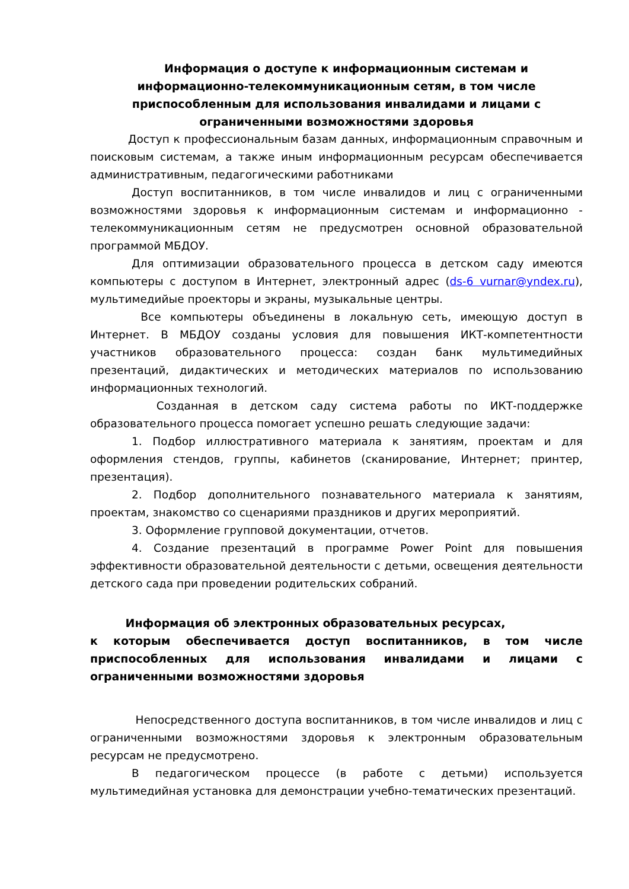Информация о доступе к информационным системам и информационно-телекоммуникационным сетям, в том числе приспособленным для использования инвалидами и лицами с ограниченными возможностями здоровья
Доступ к профессиональным базам данных, информационным справочным и поисковым системам, а также иным информационным ресурсам обеспечивается административным, педагогическими работниками
Доступ воспитанников, в том числе инвалидов и лиц с ограниченными возможностями здоровья к информационным системам и информационно - телекоммуникационным сетям не предусмотрен основной образовательной программой МБДОУ.
Для оптимизации образовательного процесса в детском саду имеются компьютеры с доступом в Интернет, электронный адрес (ds-6 vurnar@yndex.ru), мультимедийые проекторы и экраны, музыкальные центры.
Все компьютеры объединены в локальную сеть, имеющую доступ в Интернет. В МБДОУ созданы условия для повышения ИКТ-компетентности участников образовательного процесса: создан банк мультимедийных презентаций, дидактических и методических материалов по использованию информационных технологий.
Созданная в детском саду система работы по ИКТ-поддержке образовательного процесса помогает успешно решать следующие задачи:
1. Подбор иллюстративного материала к занятиям, проектам и для оформления стендов, группы, кабинетов (сканирование, Интернет; принтер, презентация).
2. Подбор дополнительного познавательного материала к занятиям, проектам, знакомство со сценариями праздников и других мероприятий.
3. Оформление групповой документации, отчетов.
4. Создание презентаций в программе Power Point для повышения эффективности образовательной деятельности с детьми, освещения деятельности детского сада при проведении родительских собраний.
Информация об электронных образовательных ресурсах,
к которым обеспечивается доступ воспитанников, в том числе приспособленных для использования инвалидами и лицами с ограниченными возможностями здоровья
Непосредственного доступа воспитанников, в том числе инвалидов и лиц с ограниченными возможностями здоровья к электронным образовательным ресурсам не предусмотрено.
В педагогическом процессе (в работе с детьми) используется мультимедийная установка для демонстрации учебно-тематических презентаций.